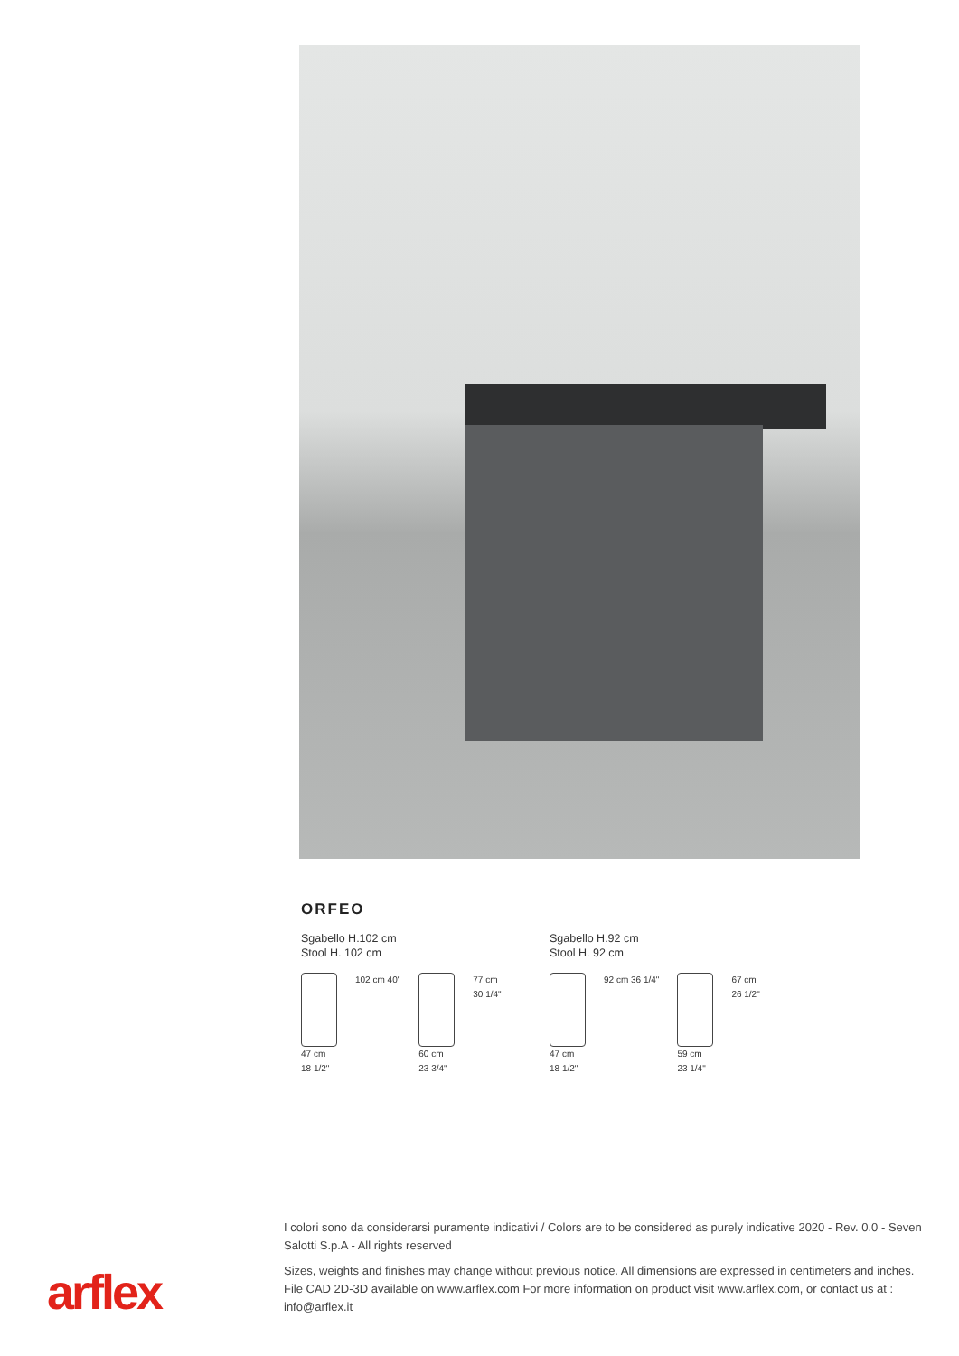ORFEO
Sgabello H.102 cm
Stool H. 102 cm
47 cm
18 1/2"
102 cm 40" 60 cm
23 3/4"
77 cm
30 1/4"
Sgabello H.92 cm
Stool H. 92 cm
47 cm
18 1/2"
92 cm 36 1/4" 59 cm
23 1/4"
67 cm
26 1/2"
I colori sono da considerarsi puramente indicativi / Colors are to be considered as purely indicative 2020 - Rev. 0.0 - Seven Salotti S.p.A - All rights reserved
Sizes, weights and finishes may change without previous notice. All dimensions are expressed in centimeters and inches. File CAD 2D-3D available on www.arflex.com For more information on product visit www.arflex.com, or contact us at : info@arflex.it
arflex